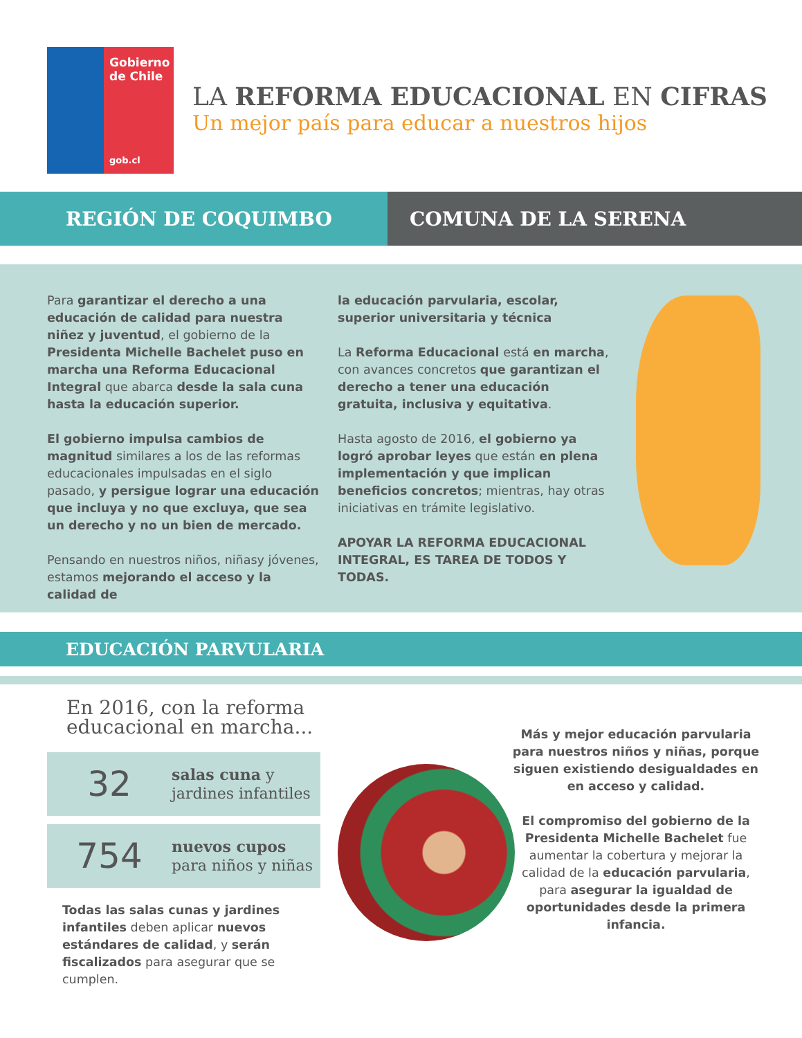Gobierno
de Chile
gob.cl
LA REFORMA EDUCACIONAL EN CIFRAS
Un mejor país para educar a nuestros hijos
REGIÓN DE COQUIMBO COMUNA DE LA SERENA
Para garantizar el derecho a una educación de calidad para nuestra niñez y juventud, el gobierno de la Presidenta Michelle Bachelet puso en marcha una Reforma Educacional Integral que abarca desde la sala cuna hasta la educación superior.
El gobierno impulsa cambios de magnitud similares a los de las reformas educacionales impulsadas en el siglo pasado, y persigue lograr una educación que incluya y no que excluya, que sea un derecho y no un bien de mercado.
Pensando en nuestros niños, niñasy jóvenes, estamos mejorando el acceso y la calidad de
la educación parvularia, escolar, superior universitaria y técnica
La Reforma Educacional está en marcha, con avances concretos que garantizan el derecho a tener una educación gratuita, inclusiva y equitativa.
Hasta agosto de 2016, el gobierno ya logró aprobar leyes que están en plena implementación y que implican beneficios concretos; mientras, hay otras iniciativas en trámite legislativo.
APOYAR LA REFORMA EDUCACIONAL INTEGRAL, ES TAREA DE TODOS Y TODAS.
EDUCACIÓN PARVULARIA
En 2016, con la reforma educacional en marcha...
32
salas cuna y
jardines infantiles
754
nuevos cupos
para niños y niñas
Todas las salas cunas y jardines infantiles deben aplicar nuevos estándares de calidad, y serán fiscalizados para asegurar que se cumplen.
Más y mejor educación parvularia para nuestros niños y niñas, porque siguen existiendo desigualdades en en acceso y calidad.
El compromiso del gobierno de la Presidenta Michelle Bachelet fue aumentar la cobertura y mejorar la calidad de la educación parvularia, para asegurar la igualdad de oportunidades desde la primera infancia.